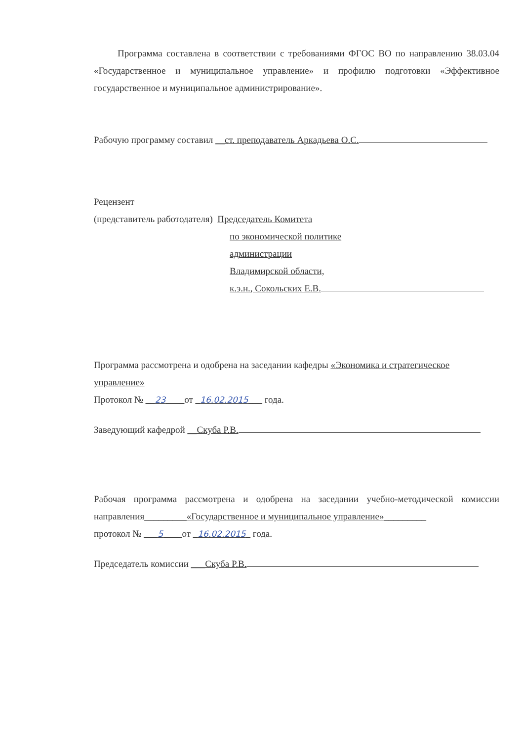Программа составлена в соответствии с требованиями ФГОС ВО по направлению 38.03.04 «Государственное и муниципальное управление» и профилю подготовки «Эффективное государственное и муниципальное администрирование».
Рабочую программу составил __ст. преподаватель Аркадьева О.С.
Рецензент
(представитель работодателя) Председатель Комитета
по экономической политике
администрации
Владимирской области,
к.э.н., Сокольских Е.В.
Программа рассмотрена и одобрена на заседании кафедры «Экономика и стратегическое управление»
Протокол № __23____от _16.02.2015___ года.
Заведующий кафедрой __Скуба Р.В.
Рабочая программа рассмотрена и одобрена на заседании учебно-методической комиссии направления_________«Государственное и муниципальное управление»_________
протокол № ___5____от _16.02.2015_ года.
Председатель комиссии ___Скуба Р.В.